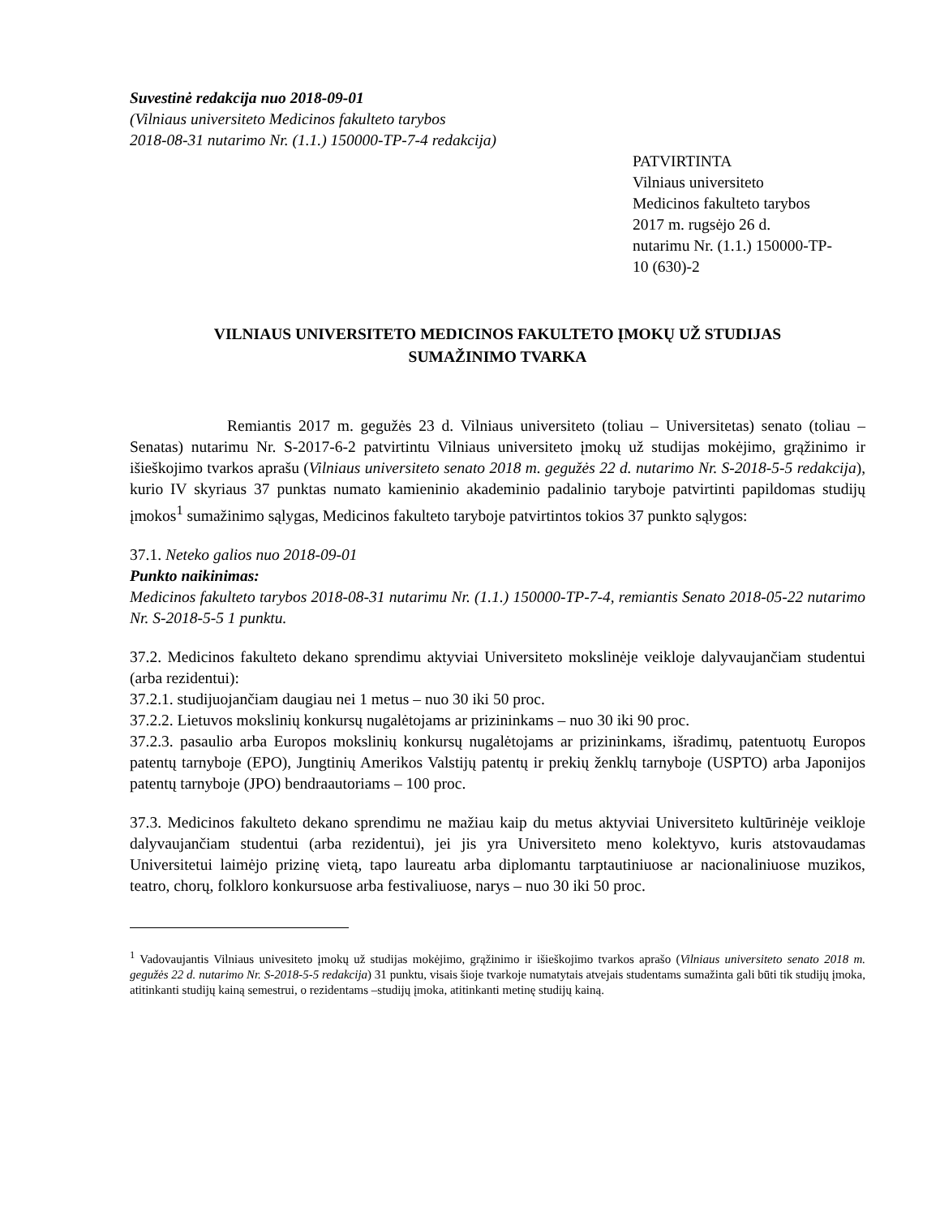Suvestinė redakcija nuo 2018-09-01
(Vilniaus universiteto Medicinos fakulteto tarybos
2018-08-31 nutarimo Nr. (1.1.) 150000-TP-7-4 redakcija)
PATVIRTINTA
Vilniaus universiteto
Medicinos fakulteto tarybos
2017 m. rugsėjo 26 d.
nutarimu Nr. (1.1.) 150000-TP-
10 (630)-2
VILNIAUS UNIVERSITETO MEDICINOS FAKULTETO ĮMOKŲ UŽ STUDIJAS
SUMAŽINIMO TVARKA
Remiantis 2017 m. gegužės 23 d. Vilniaus universiteto (toliau – Universitetas) senato (toliau – Senatas) nutarimu Nr. S-2017-6-2 patvirtintu Vilniaus universiteto įmokų už studijas mokėjimo, grąžinimo ir išieškojimo tvarkos aprašu (Vilniaus universiteto senato 2018 m. gegužės 22 d. nutarimo Nr. S-2018-5-5 redakcija), kurio IV skyriaus 37 punktas numato kamieninio akademinio padalinio taryboje patvirtinti papildomas studijų įmokos<sup>1</sup> sumažinimo sąlygas, Medicinos fakulteto taryboje patvirtintos tokios 37 punkto sąlygos:
37.1. Neteko galios nuo 2018-09-01
Punkto naikinimas:
Medicinos fakulteto tarybos 2018-08-31 nutarimu Nr. (1.1.) 150000-TP-7-4, remiantis Senato 2018-05-22 nutarimo Nr. S-2018-5-5 1 punktu.
37.2. Medicinos fakulteto dekano sprendimu aktyviai Universiteto mokslinėje veikloje dalyvaujančiam studentui (arba rezidentui):
37.2.1. studijuojančiam daugiau nei 1 metus – nuo 30 iki 50 proc.
37.2.2. Lietuvos mokslinių konkursų nugalėtojams ar prizininkams – nuo 30 iki 90 proc.
37.2.3. pasaulio arba Europos mokslinių konkursų nugalėtojams ar prizininkams, išradimų, patentuotų Europos patentų tarnyboje (EPO), Jungtinių Amerikos Valstijų patentų ir prekių ženklų tarnyboje (USPTO) arba Japonijos patentų tarnyboje (JPO) bendraautoriams – 100 proc.
37.3. Medicinos fakulteto dekano sprendimu ne mažiau kaip du metus aktyviai Universiteto kultūrinėje veikloje dalyvaujančiam studentui (arba rezidentui), jei jis yra Universiteto meno kolektyvo, kuris atstovaudamas Universitetui laimėjo prizinę vietą, tapo laureatu arba diplomantu tarptautiniuose ar nacionaliniuose muzikos, teatro, chorų, folkloro konkursuose arba festivaliuose, narys – nuo 30 iki 50 proc.
<sup>1</sup> Vadovaujantis Vilniaus univesiteto įmokų už studijas mokėjimo, grąžinimo ir išieškojimo tvarkos aprašo (Vilniaus universiteto senato 2018 m. gegužės 22 d. nutarimo Nr. S-2018-5-5 redakcija) 31 punktu, visais šioje tvarkoje numatytais atvejais studentams sumažinta gali būti tik studijų įmoka, atitinkanti studijų kainą semestrui, o rezidentams –studijų įmoka, atitinkanti metinę studijų kainą.